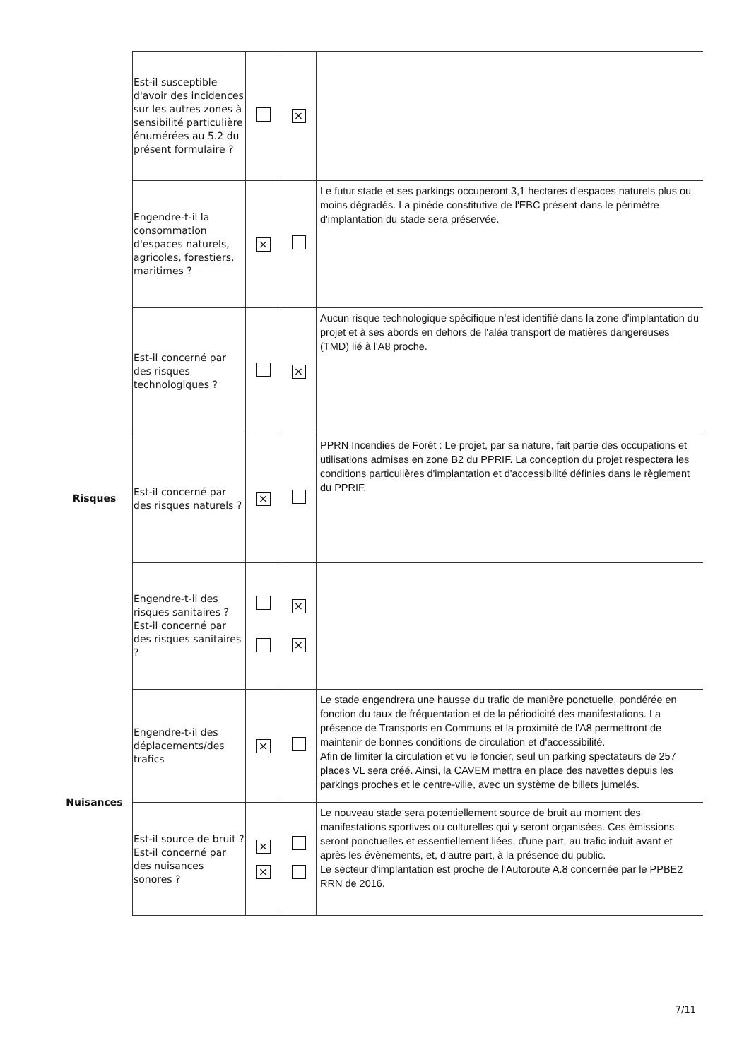| | Est-il susceptible d'avoir des incidences sur les autres zones à sensibilité particulière énumérées au 5.2 du présent formulaire ? | | × | |
| | Engendre-t-il la consommation d'espaces naturels, agricoles, forestiers, maritimes ? | × | | Le futur stade et ses parkings occuperont 3,1 hectares d'espaces naturels plus ou moins dégradés. La pinède constitutive de l'EBC présent dans le périmètre d'implantation du stade sera préservée. |
| Risques | Est-il concerné par des risques technologiques ? | | × | Aucun risque technologique spécifique n'est identifié dans la zone d'implantation du projet et à ses abords en dehors de l'aléa transport de matières dangereuses (TMD) lié à l'A8 proche. |
| | Est-il concerné par des risques naturels ? | × | | PPRN Incendies de Forêt : Le projet, par sa nature, fait partie des occupations et utilisations admises en zone B2 du PPRIF. La conception du projet respectera les conditions particulières d'implantation et d'accessibilité définies dans le règlement du PPRIF. |
| | Engendre-t-il des risques sanitaires ? Est-il concerné par des risques sanitaires ? | | × × | |
| Nuisances | Engendre-t-il des déplacements/des trafics | × | | Le stade engendrera une hausse du trafic de manière ponctuelle, pondérée en fonction du taux de fréquentation et de la périodicité des manifestations. La présence de Transports en Communs et la proximité de l'A8 permettront de maintenir de bonnes conditions de circulation et d'accessibilité. Afin de limiter la circulation et vu le foncier, seul un parking spectateurs de 257 places VL sera créé. Ainsi, la CAVEM mettra en place des navettes depuis les parkings proches et le centre-ville, avec un système de billets jumelés. |
| | Est-il source de bruit ? Est-il concerné par des nuisances sonores ? | × × | | Le nouveau stade sera potentiellement source de bruit au moment des manifestations sportives ou culturelles qui y seront organisées. Ces émissions seront ponctuelles et essentiellement liées, d'une part, au trafic induit avant et après les évènements, et, d'autre part, à la présence du public. Le secteur d'implantation est proche de l'Autoroute A.8 concernée par le PPBE2 RRN de 2016. |
7/11